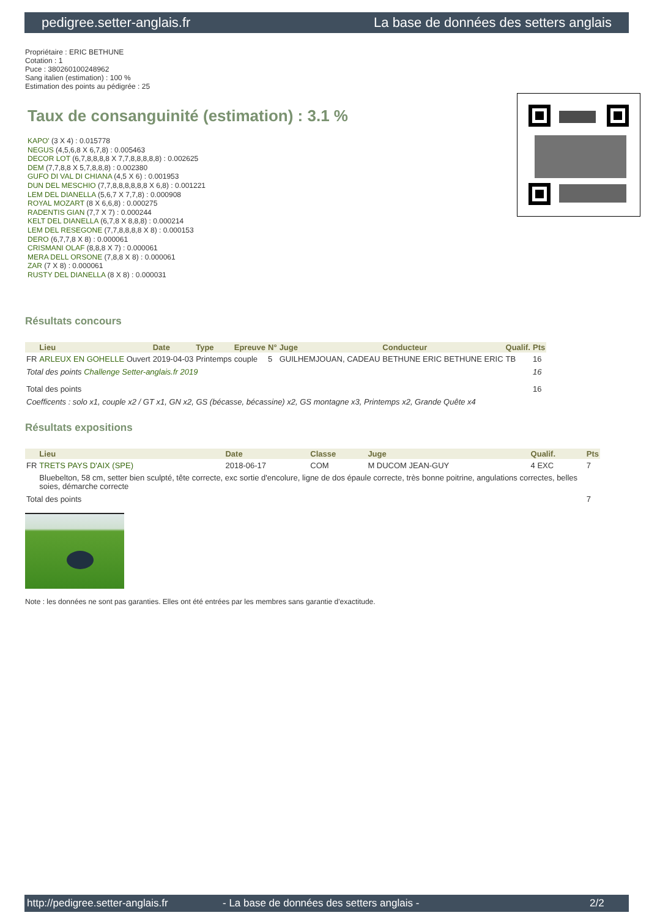pedigree.setter-anglais.fr La base de données des setters anglais
Propriétaire : ERIC BETHUNE
Cotation : 1
Puce : 380260100248962
Sang italien (estimation) : 100 %
Estimation des points au pédigrée : 25
Taux de consanguinité (estimation) : 3.1 %
KAPO' (3 X 4) : 0.015778
NEGUS (4,5,6,8 X 6,7,8) : 0.005463
DECOR LOT (6,7,8,8,8,8 X 7,7,8,8,8,8,8) : 0.002625
DEM (7,7,8,8 X 5,7,8,8,8) : 0.002380
GUFO DI VAL DI CHIANA (4,5 X 6) : 0.001953
DUN DEL MESCHIO (7,7,8,8,8,8,8,8 X 6,8) : 0.001221
LEM DEL DIANELLA (5,6,7 X 7,7,8) : 0.000908
ROYAL MOZART (8 X 6,6,8) : 0.000275
RADENTIS GIAN (7,7 X 7) : 0.000244
KELT DEL DIANELLA (6,7,8 X 8,8,8) : 0.000214
LEM DEL RESEGONE (7,7,8,8,8,8 X 8) : 0.000153
DERO (6,7,7,8 X 8) : 0.000061
CRISMANI OLAF (8,8,8 X 7) : 0.000061
MERA DELL ORSONE (7,8,8 X 8) : 0.000061
ZAR (7 X 8) : 0.000061
RUSTY DEL DIANELLA (8 X 8) : 0.000031
Résultats concours
| | Lieu | Date | Type | Epreuve | N° | Juge | Conducteur | Qualif. | Pts |
| --- | --- | --- | --- | --- | --- | --- | --- | --- | --- |
| FR | ARLEUX EN GOHELLE Ouvert | 2019-04-03 | Printemps | couple | 5 | GUILHEMJOUAN, CADEAU | BETHUNE ERIC BETHUNE ERIC | TB | 16 |
| Total des points Challenge Setter-anglais.fr 2019 | | | | | | | | | 16 |
| Total des points | | | | | | | | | 16 |
| Coefficents : solo x1, couple x2 / GT x1, GN x2, GS (bécasse, bécassine) x2, GS montagne x3, Printemps x2, Grande Quête x4 | | | | | | | | | |
Résultats expositions
| | Lieu | Date | Classe | Juge | Qualif. | Pts |
| --- | --- | --- | --- | --- | --- | --- |
| FR | TRETS PAYS D'AIX (SPE) | 2018-06-17 | COM | M DUCOM JEAN-GUY | 4 EXC | 7 |
| | Bluebelton, 58 cm, setter bien sculpté, tête correcte, exc sortie d'encolure, ligne de dos épaule correcte, très bonne poitrine, angulations correctes, belles soies, démarche correcte | | | | | |
| Total des points | | | | | | 7 |
Note : les données ne sont pas garanties. Elles ont été entrées par les membres sans garantie d'exactitude.
http://pedigree.setter-anglais.fr - La base de données des setters anglais - 2/2